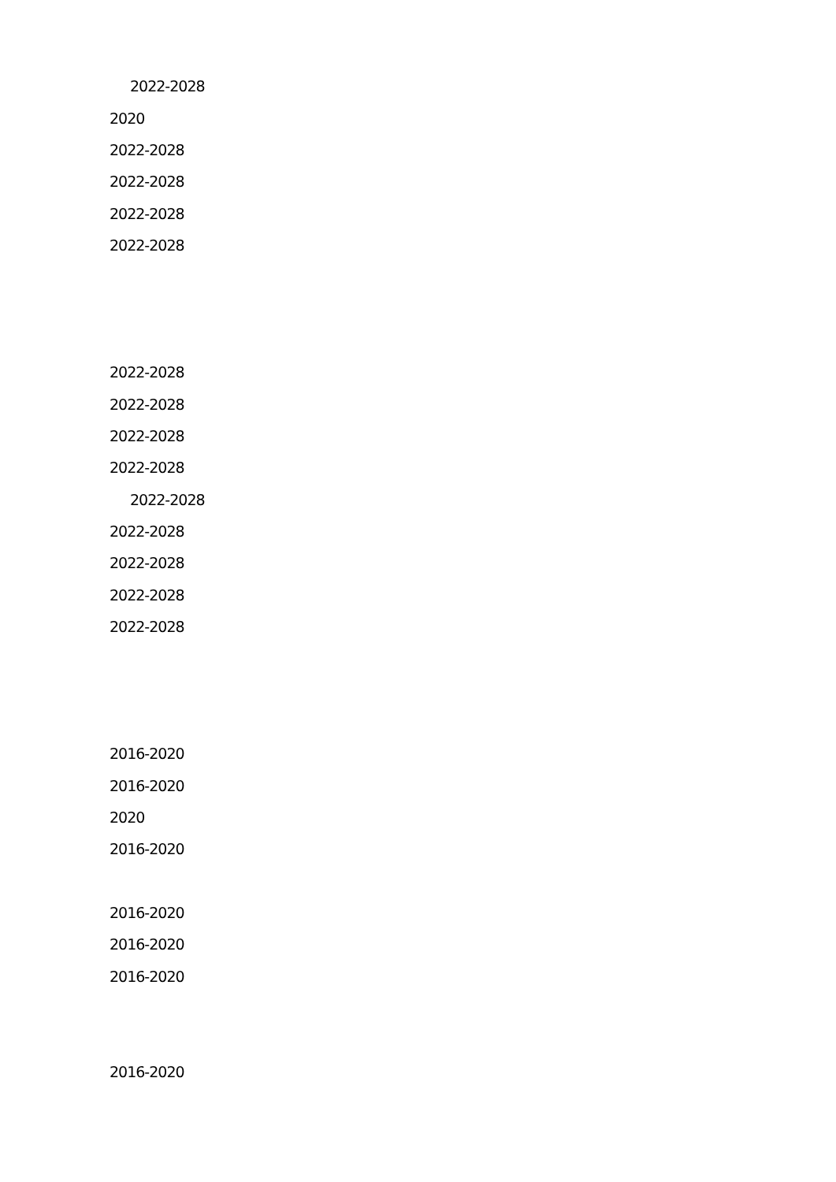2022-2028
2020
2022-2028
2022-2028
2022-2028
2022-2028
2022-2028
2022-2028
2022-2028
2022-2028
2022-2028
2022-2028
2022-2028
2022-2028
2022-2028
2016-2020
2016-2020
2020
2016-2020
2016-2020
2016-2020
2016-2020
2016-2020